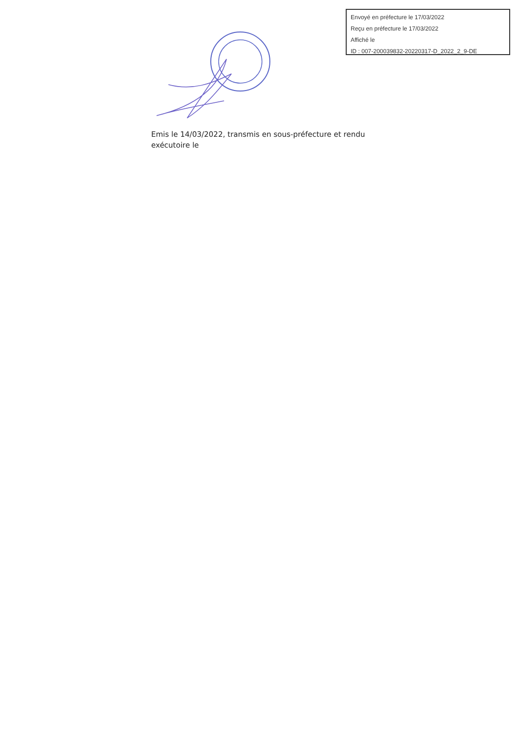Envoyé en préfecture le 17/03/2022
Reçu en préfecture le 17/03/2022
Affiché le
ID : 007-200039832-20220317-D_2022_2_9-DE
Emis le 14/03/2022, transmis en sous-préfecture et rendu exécutoire le